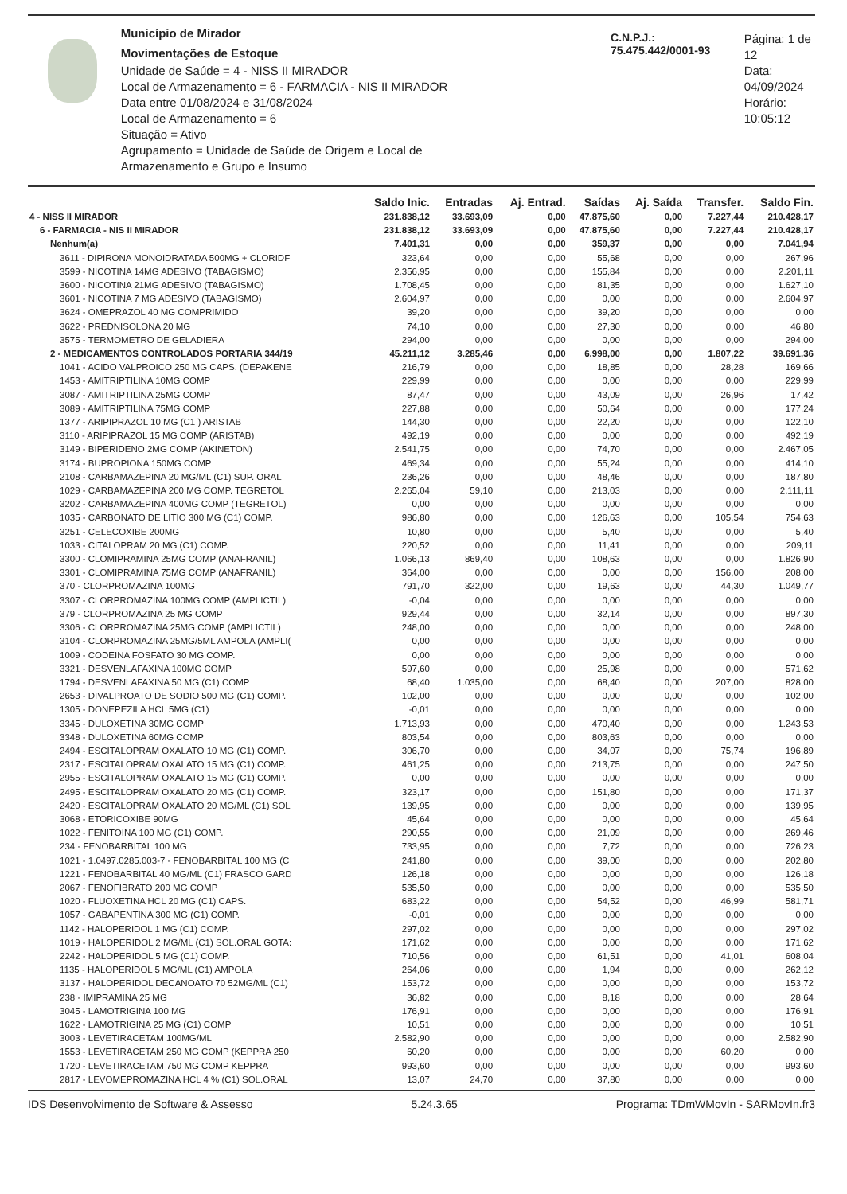Município de Mirador
Movimentações de Estoque
Unidade de Saúde = 4 - NISS II MIRADOR
Local de Armazenamento = 6 - FARMACIA - NIS II MIRADOR
Data entre 01/08/2024 e 31/08/2024
Local de Armazenamento = 6
Situação = Ativo
Agrupamento = Unidade de Saúde de Origem e Local de Armazenamento e Grupo e Insumo
C.N.P.J.: 75.475.442/0001-93
Página: 1 de 12
Data: 04/09/2024
Horário: 10:05:12
| | Saldo Inic. | Entradas | Aj. Entrad. | Saídas | Aj. Saída | Transfer. | Saldo Fin. |
| --- | --- | --- | --- | --- | --- | --- | --- |
| 4 - NISS II MIRADOR | 231.838,12 | 33.693,09 | 0,00 | 47.875,60 | 0,00 | 7.227,44 | 210.428,17 |
| 6 - FARMACIA - NIS II MIRADOR | 231.838,12 | 33.693,09 | 0,00 | 47.875,60 | 0,00 | 7.227,44 | 210.428,17 |
| Nenhum(a) | 7.401,31 | 0,00 | 0,00 | 359,37 | 0,00 | 0,00 | 7.041,94 |
| 3611 - DIPIRONA MONOIDRATADA 500MG + CLORIDF | 323,64 | 0,00 | 0,00 | 55,68 | 0,00 | 0,00 | 267,96 |
| 3599 - NICOTINA 14MG ADESIVO (TABAGISMO) | 2.356,95 | 0,00 | 0,00 | 155,84 | 0,00 | 0,00 | 2.201,11 |
| 3600 - NICOTINA 21MG ADESIVO (TABAGISMO) | 1.708,45 | 0,00 | 0,00 | 81,35 | 0,00 | 0,00 | 1.627,10 |
| 3601 - NICOTINA 7 MG ADESIVO (TABAGISMO) | 2.604,97 | 0,00 | 0,00 | 0,00 | 0,00 | 0,00 | 2.604,97 |
| 3624 - OMEPRAZOL 40 MG COMPRIMIDO | 39,20 | 0,00 | 0,00 | 39,20 | 0,00 | 0,00 | 0,00 |
| 3622 - PREDNISOLONA 20 MG | 74,10 | 0,00 | 0,00 | 27,30 | 0,00 | 0,00 | 46,80 |
| 3575 - TERMOMETRO DE GELADIERA | 294,00 | 0,00 | 0,00 | 0,00 | 0,00 | 0,00 | 294,00 |
| 2 - MEDICAMENTOS CONTROLADOS PORTARIA 344/19 | 45.211,12 | 3.285,46 | 0,00 | 6.998,00 | 0,00 | 1.807,22 | 39.691,36 |
| 1041 - ACIDO VALPROICO 250 MG CAPS. (DEPAKENE | 216,79 | 0,00 | 0,00 | 18,85 | 0,00 | 28,28 | 169,66 |
| 1453 - AMITRIPTILINA 10MG COMP | 229,99 | 0,00 | 0,00 | 0,00 | 0,00 | 0,00 | 229,99 |
| 3087 - AMITRIPTILINA 25MG COMP | 87,47 | 0,00 | 0,00 | 43,09 | 0,00 | 26,96 | 17,42 |
| 3089 - AMITRIPTILINA 75MG COMP | 227,88 | 0,00 | 0,00 | 50,64 | 0,00 | 0,00 | 177,24 |
| 1377 - ARIPIPRAZOL 10 MG (C1 ) ARISTAB | 144,30 | 0,00 | 0,00 | 22,20 | 0,00 | 0,00 | 122,10 |
| 3110 - ARIPIPRAZOL 15 MG COMP (ARISTAB) | 492,19 | 0,00 | 0,00 | 0,00 | 0,00 | 0,00 | 492,19 |
| 3149 - BIPERIDENO 2MG COMP (AKINETON) | 2.541,75 | 0,00 | 0,00 | 74,70 | 0,00 | 0,00 | 2.467,05 |
| 3174 - BUPROPIONA 150MG COMP | 469,34 | 0,00 | 0,00 | 55,24 | 0,00 | 0,00 | 414,10 |
| 2108 - CARBAMAZEPINA 20 MG/ML (C1) SUP. ORAL | 236,26 | 0,00 | 0,00 | 48,46 | 0,00 | 0,00 | 187,80 |
| 1029 - CARBAMAZEPINA 200 MG COMP. TEGRETOL | 2.265,04 | 59,10 | 0,00 | 213,03 | 0,00 | 0,00 | 2.111,11 |
| 3202 - CARBAMAZEPINA 400MG COMP (TEGRETOL) | 0,00 | 0,00 | 0,00 | 0,00 | 0,00 | 0,00 | 0,00 |
| 1035 - CARBONATO DE LITIO 300 MG (C1) COMP. | 986,80 | 0,00 | 0,00 | 126,63 | 0,00 | 105,54 | 754,63 |
| 3251 - CELECOXIBE 200MG | 10,80 | 0,00 | 0,00 | 5,40 | 0,00 | 0,00 | 5,40 |
| 1033 - CITALOPRAM 20 MG (C1) COMP. | 220,52 | 0,00 | 0,00 | 11,41 | 0,00 | 0,00 | 209,11 |
| 3300 - CLOMIPRAMINA 25MG COMP (ANAFRANIL) | 1.066,13 | 869,40 | 0,00 | 108,63 | 0,00 | 0,00 | 1.826,90 |
| 3301 - CLOMIPRAMINA 75MG COMP (ANAFRANIL) | 364,00 | 0,00 | 0,00 | 0,00 | 0,00 | 156,00 | 208,00 |
| 370 - CLORPROMAZINA 100MG | 791,70 | 322,00 | 0,00 | 19,63 | 0,00 | 44,30 | 1.049,77 |
| 3307 - CLORPROMAZINA 100MG COMP (AMPLICTIL) | -0,04 | 0,00 | 0,00 | 0,00 | 0,00 | 0,00 | 0,00 |
| 379 - CLORPROMAZINA 25 MG COMP | 929,44 | 0,00 | 0,00 | 32,14 | 0,00 | 0,00 | 897,30 |
| 3306 - CLORPROMAZINA 25MG COMP (AMPLICTIL) | 248,00 | 0,00 | 0,00 | 0,00 | 0,00 | 0,00 | 248,00 |
| 3104 - CLORPROMAZINA 25MG/5ML AMPOLA (AMPLI( | 0,00 | 0,00 | 0,00 | 0,00 | 0,00 | 0,00 | 0,00 |
| 1009 - CODEINA FOSFATO 30 MG COMP. | 0,00 | 0,00 | 0,00 | 0,00 | 0,00 | 0,00 | 0,00 |
| 3321 - DESVENLAFAXINA 100MG COMP | 597,60 | 0,00 | 0,00 | 25,98 | 0,00 | 0,00 | 571,62 |
| 1794 - DESVENLAFAXINA 50 MG (C1) COMP | 68,40 | 1.035,00 | 0,00 | 68,40 | 0,00 | 207,00 | 828,00 |
| 2653 - DIVALPROATO DE SODIO 500 MG (C1) COMP. | 102,00 | 0,00 | 0,00 | 0,00 | 0,00 | 0,00 | 102,00 |
| 1305 - DONEPEZILA HCL 5MG (C1) | -0,01 | 0,00 | 0,00 | 0,00 | 0,00 | 0,00 | 0,00 |
| 3345 - DULOXETINA 30MG COMP | 1.713,93 | 0,00 | 0,00 | 470,40 | 0,00 | 0,00 | 1.243,53 |
| 3348 - DULOXETINA 60MG COMP | 803,54 | 0,00 | 0,00 | 803,63 | 0,00 | 0,00 | 0,00 |
| 2494 - ESCITALOPRAM OXALATO 10 MG (C1) COMP. | 306,70 | 0,00 | 0,00 | 34,07 | 0,00 | 75,74 | 196,89 |
| 2317 - ESCITALOPRAM OXALATO 15 MG (C1) COMP. | 461,25 | 0,00 | 0,00 | 213,75 | 0,00 | 0,00 | 247,50 |
| 2955 - ESCITALOPRAM OXALATO 15 MG (C1) COMP. | 0,00 | 0,00 | 0,00 | 0,00 | 0,00 | 0,00 | 0,00 |
| 2495 - ESCITALOPRAM OXALATO 20 MG (C1) COMP. | 323,17 | 0,00 | 0,00 | 151,80 | 0,00 | 0,00 | 171,37 |
| 2420 - ESCITALOPRAM OXALATO 20 MG/ML (C1) SOL | 139,95 | 0,00 | 0,00 | 0,00 | 0,00 | 0,00 | 139,95 |
| 3068 - ETORICOXIBE 90MG | 45,64 | 0,00 | 0,00 | 0,00 | 0,00 | 0,00 | 45,64 |
| 1022 - FENITOINA 100 MG (C1) COMP. | 290,55 | 0,00 | 0,00 | 21,09 | 0,00 | 0,00 | 269,46 |
| 234 - FENOBARBITAL 100 MG | 733,95 | 0,00 | 0,00 | 7,72 | 0,00 | 0,00 | 726,23 |
| 1021 - 1.0497.0285.003-7 - FENOBARBITAL 100 MG (C | 241,80 | 0,00 | 0,00 | 39,00 | 0,00 | 0,00 | 202,80 |
| 1221 - FENOBARBITAL 40 MG/ML (C1) FRASCO GARD | 126,18 | 0,00 | 0,00 | 0,00 | 0,00 | 0,00 | 126,18 |
| 2067 - FENOFIBRATO 200 MG COMP | 535,50 | 0,00 | 0,00 | 0,00 | 0,00 | 0,00 | 535,50 |
| 1020 - FLUOXETINA HCL 20 MG (C1) CAPS. | 683,22 | 0,00 | 0,00 | 54,52 | 0,00 | 46,99 | 581,71 |
| 1057 - GABAPENTINA 300 MG (C1) COMP. | -0,01 | 0,00 | 0,00 | 0,00 | 0,00 | 0,00 | 0,00 |
| 1142 - HALOPERIDOL 1 MG (C1) COMP. | 297,02 | 0,00 | 0,00 | 0,00 | 0,00 | 0,00 | 297,02 |
| 1019 - HALOPERIDOL 2 MG/ML (C1) SOL.ORAL GOTA: | 171,62 | 0,00 | 0,00 | 0,00 | 0,00 | 0,00 | 171,62 |
| 2242 - HALOPERIDOL 5 MG (C1) COMP. | 710,56 | 0,00 | 0,00 | 61,51 | 0,00 | 41,01 | 608,04 |
| 1135 - HALOPERIDOL 5 MG/ML (C1) AMPOLA | 264,06 | 0,00 | 0,00 | 1,94 | 0,00 | 0,00 | 262,12 |
| 3137 - HALOPERIDOL DECANOATO 70 52MG/ML (C1) | 153,72 | 0,00 | 0,00 | 0,00 | 0,00 | 0,00 | 153,72 |
| 238 - IMIPRAMINA 25 MG | 36,82 | 0,00 | 0,00 | 8,18 | 0,00 | 0,00 | 28,64 |
| 3045 - LAMOTRIGINA 100 MG | 176,91 | 0,00 | 0,00 | 0,00 | 0,00 | 0,00 | 176,91 |
| 1622 - LAMOTRIGINA 25 MG (C1) COMP | 10,51 | 0,00 | 0,00 | 0,00 | 0,00 | 0,00 | 10,51 |
| 3003 - LEVETIRACETAM 100MG/ML | 2.582,90 | 0,00 | 0,00 | 0,00 | 0,00 | 0,00 | 2.582,90 |
| 1553 - LEVETIRACETAM 250 MG COMP (KEPPRA 250 | 60,20 | 0,00 | 0,00 | 0,00 | 0,00 | 60,20 | 0,00 |
| 1720 - LEVETIRACETAM 750 MG COMP KEPPRA | 993,60 | 0,00 | 0,00 | 0,00 | 0,00 | 0,00 | 993,60 |
| 2817 - LEVOMEPROMAZINA HCL 4 % (C1) SOL.ORAL | 13,07 | 24,70 | 0,00 | 37,80 | 0,00 | 0,00 | 0,00 |
IDS Desenvolvimento de Software & Assesso 5.24.3.65 Programa: TDmWMovIn - SARMovIn.fr3